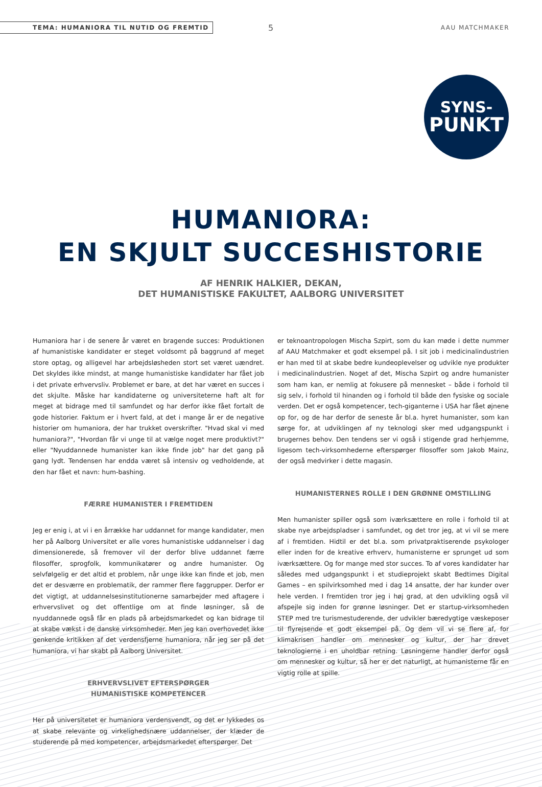TEMA: HUMANIORA TIL NUTID OG FREMTID 5 AAU MATCHMAKER
SYNS-
PUNKT
HUMANIORA:
EN SKJULT SUCCESHISTORIE
AF HENRIK HALKIER, DEKAN,
DET HUMANISTISKE FAKULTET, AALBORG UNIVERSITET
Humaniora har i de senere år været en bragende succes: Produktionen af humanistiske kandidater er steget voldsomt på baggrund af meget store optag, og alligevel har arbejdsløsheden stort set været uændret. Det skyldes ikke mindst, at mange humanistiske kandidater har fået job i det private erhvervsliv. Problemet er bare, at det har været en succes i det skjulte. Måske har kandidaterne og universiteterne haft alt for meget at bidrage med til samfundet og har derfor ikke fået fortalt de gode historier. Faktum er i hvert fald, at det i mange år er de negative historier om humaniora, der har trukket overskrifter. "Hvad skal vi med humaniora?", "Hvordan får vi unge til at vælge noget mere produktivt?" eller "Nyuddannede humanister kan ikke finde job" har det gang på gang lydt. Tendensen har endda været så intensiv og vedholdende, at den har fået et navn: hum-bashing.
FÆRRE HUMANISTER I FREMTIDEN
Jeg er enig i, at vi i en årrække har uddannet for mange kandidater, men her på Aalborg Universitet er alle vores humanistiske uddannelser i dag dimensionerede, så fremover vil der derfor blive uddannet færre filosoffer, sprogfolk, kommunikatører og andre humanister. Og selvfølgelig er det altid et problem, når unge ikke kan finde et job, men det er desværre en problematik, der rammer flere faggrupper. Derfor er det vigtigt, at uddannelsesinstitutionerne samarbejder med aftagere i erhvervslivet og det offentlige om at finde løsninger, så de nyuddannede også får en plads på arbejdsmarkedet og kan bidrage til at skabe vækst i de danske virksomheder. Men jeg kan overhovedet ikke genkende kritikken af det verdensfjerne humaniora, når jeg ser på det humaniora, vi har skabt på Aalborg Universitet.
ERHVERVSLIVET EFTERSPØRGER
HUMANISTISKE KOMPETENCER
Her på universitetet er humaniora verdensvendt, og det er lykkedes os at skabe relevante og virkelighedsnære uddannelser, der klæder de studerende på med kompetencer, arbejdsmarkedet efterspørger. Det
er teknoantropologen Mischa Szpirt, som du kan møde i dette nummer af AAU Matchmaker et godt eksempel på. I sit job i medicinalindustrien er han med til at skabe bedre kundeoplevelser og udvikle nye produkter i medicinalindustrien. Noget af det, Mischa Szpirt og andre humanister som ham kan, er nemlig at fokusere på mennesket – både i forhold til sig selv, i forhold til hinanden og i forhold til både den fysiske og sociale verden. Det er også kompetencer, tech-giganterne i USA har fået øjnene op for, og de har derfor de seneste år bl.a. hyret humanister, som kan sørge for, at udviklingen af ny teknologi sker med udgangspunkt i brugernes behov. Den tendens ser vi også i stigende grad herhjemme, ligesom tech-virksomhederne efterspørger filosoffer som Jakob Mainz, der også medvirker i dette magasin.
HUMANISTERNES ROLLE I DEN GRØNNE OMSTILLING
Men humanister spiller også som iværksættere en rolle i forhold til at skabe nye arbejdspladser i samfundet, og det tror jeg, at vi vil se mere af i fremtiden. Hidtil er det bl.a. som privatpraktiserende psykologer eller inden for de kreative erhverv, humanisterne er sprunget ud som iværksættere. Og for mange med stor succes. To af vores kandidater har således med udgangspunkt i et studieprojekt skabt Bedtimes Digital Games – en spilvirksomhed med i dag 14 ansatte, der har kunder over hele verden. I fremtiden tror jeg i høj grad, at den udvikling også vil afspejle sig inden for grønne løsninger. Det er startup-virksomheden STEP med tre turismestuderende, der udvikler bæredygtige væskeposer til flyrejsende et godt eksempel på. Og dem vil vi se flere af, for klimakrisen handler om mennesker og kultur, der har drevet teknologierne i en uholdbar retning. Løsningerne handler derfor også om mennesker og kultur, så her er det naturligt, at humanisterne får en vigtig rolle at spille.